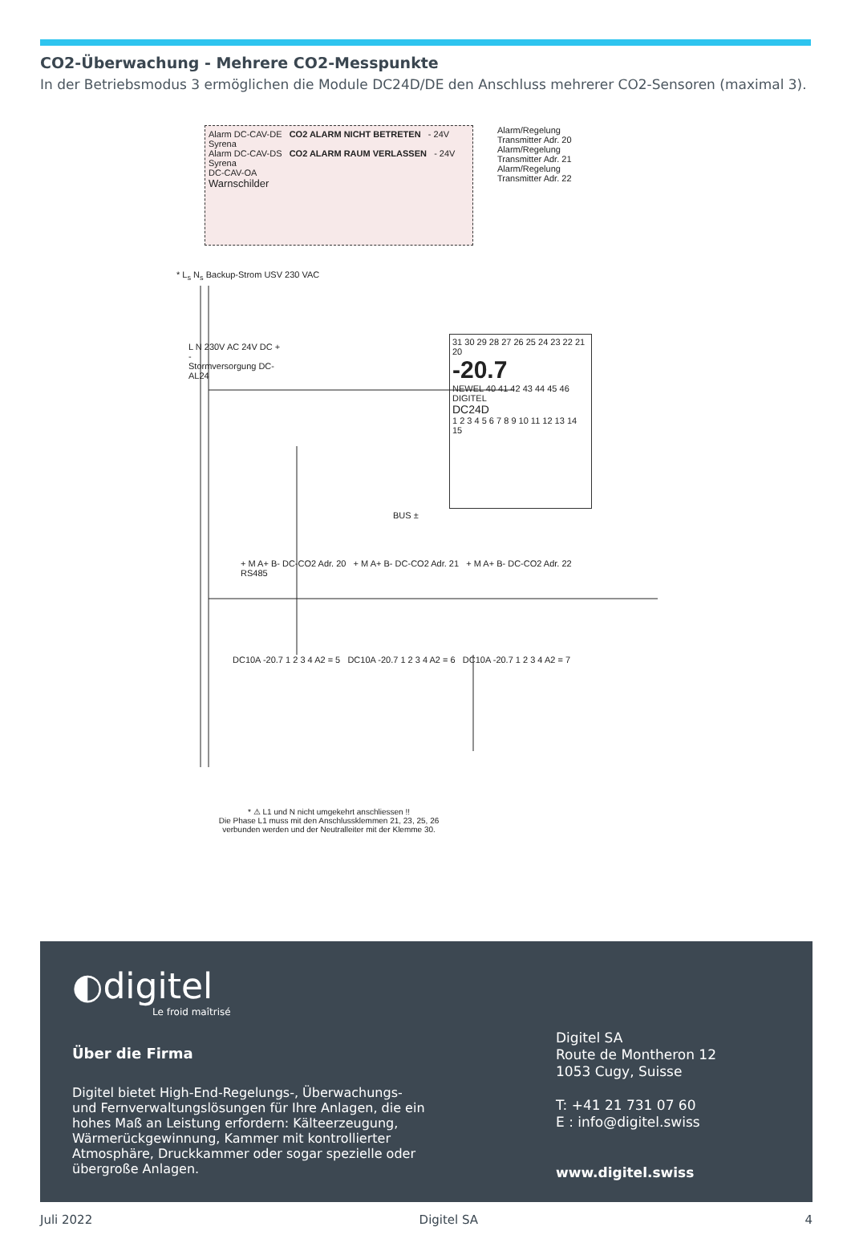CO2-Überwachung - Mehrere CO2-Messpunkte
In der Betriebsmodus 3 ermöglichen die Module DC24D/DE den Anschluss mehrerer CO2-Sensoren (maximal 3).
Alarm DC-CAV-DE CO2 ALARM NICHT BETRETEN - 24V Syrena
Alarm DC-CAV-DS CO2 ALARM RAUM VERLASSEN - 24V Syrena
DC-CAV-OA
Warnschilder
Alarm/Regelung Transmitter Adr. 20
Alarm/Regelung Transmitter Adr. 21
Alarm/Regelung Transmitter Adr. 22
* L<sub>s</sub> N<sub>s</sub> Backup-Strom USV 230 VAC
L N 230V AC 24V DC + -
Stormversorgung DC-AL24
31 30 29 28 27 26 25 24 23 22 21 20
-20.7
NEWEL 40 41 42 43 44 45 46 DIGITEL
DC24D
1 2 3 4 5 6 7 8 9 10 11 12 13 14 15
BUS ±
+ M A+ B- DC-CO2 Adr. 20 + M A+ B- DC-CO2 Adr. 21 + M A+ B- DC-CO2 Adr. 22 RS485
DC10A -20.7 1 2 3 4 A2 = 5 DC10A -20.7 1 2 3 4 A2 = 6 DC10A -20.7 1 2 3 4 A2 = 7
* ⚠ L1 und N nicht umgekehrt anschliessen !!
Die Phase L1 muss mit den Anschlussklemmen 21, 23, 25, 26
verbunden werden und der Neutralleiter mit der Klemme 30.
◐digitel
Le froid maîtrisé
Über die Firma
Digitel bietet High-End-Regelungs-, Überwachungs- und Fernverwaltungslösungen für Ihre Anlagen, die ein hohes Maß an Leistung erfordern: Kälteerzeugung, Wärmerückgewinnung, Kammer mit kontrollierter Atmosphäre, Druckkammer oder sogar spezielle oder übergroße Anlagen.
Digitel SA
Route de Montheron 12
1053 Cugy, Suisse
T: +41 21 731 07 60
E : info@digitel.swiss
www.digitel.swiss
Juli 2022 Digitel SA 4